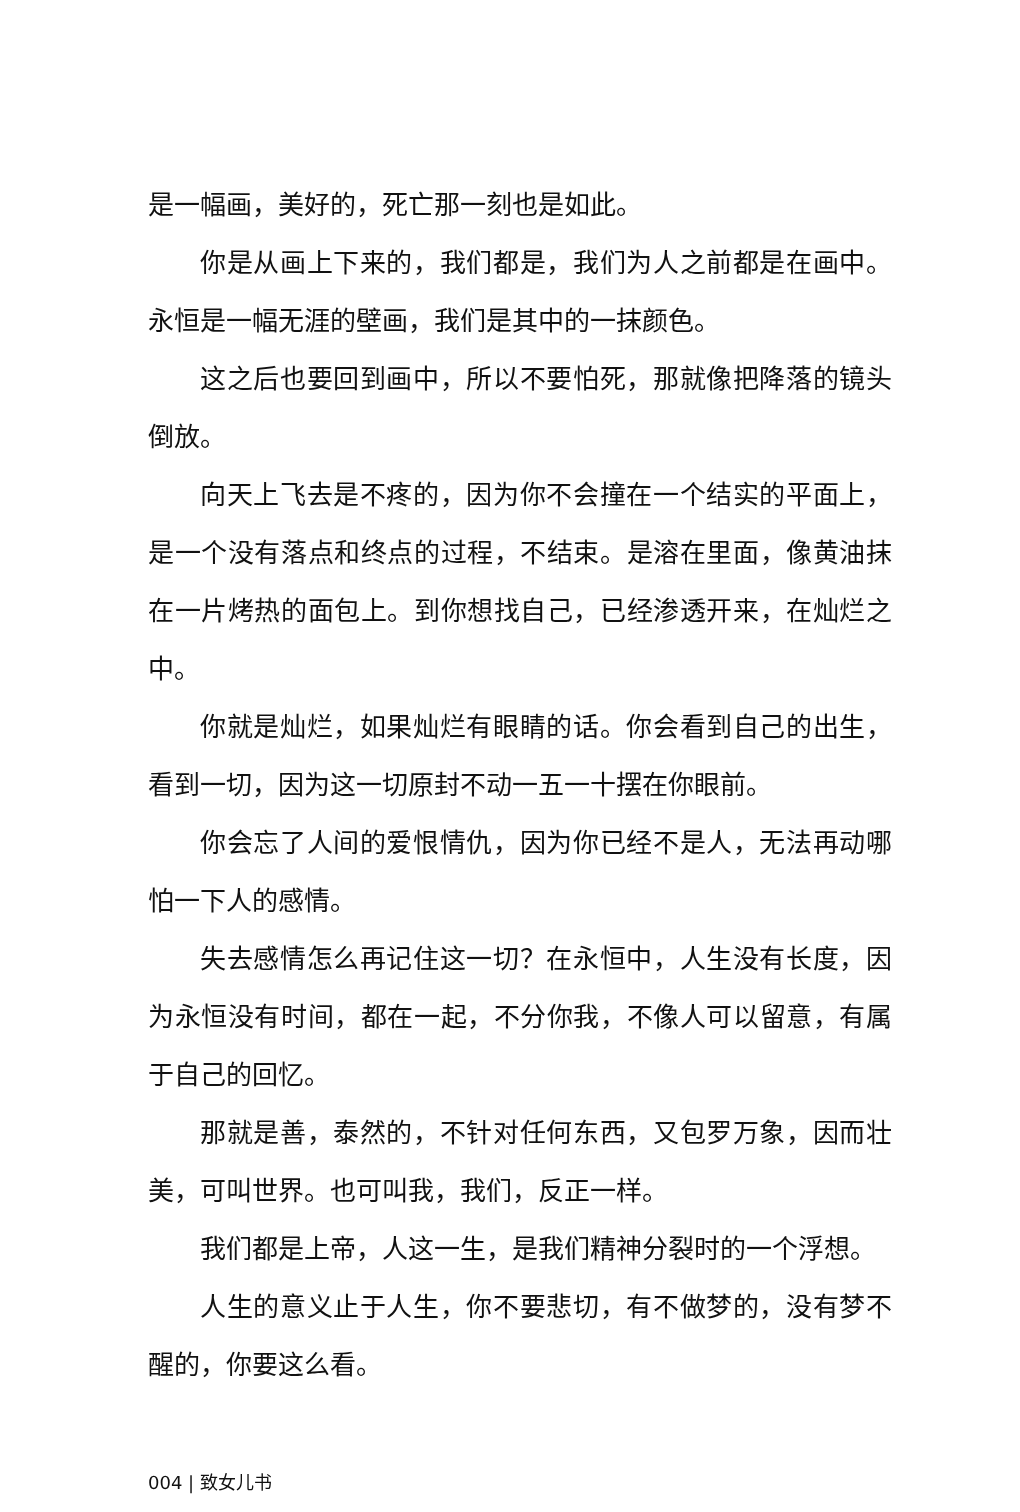是一幅画，美好的，死亡那一刻也是如此。
你是从画上下来的，我们都是，我们为人之前都是在画中。永恒是一幅无涯的壁画，我们是其中的一抹颜色。
这之后也要回到画中，所以不要怕死，那就像把降落的镜头倒放。
向天上飞去是不疼的，因为你不会撞在一个结实的平面上，是一个没有落点和终点的过程，不结束。是溶在里面，像黄油抹在一片烤热的面包上。到你想找自己，已经渗透开来，在灿烂之中。
你就是灿烂，如果灿烂有眼睛的话。你会看到自己的出生，看到一切，因为这一切原封不动一五一十摆在你眼前。
你会忘了人间的爱恨情仇，因为你已经不是人，无法再动哪怕一下人的感情。
失去感情怎么再记住这一切？在永恒中，人生没有长度，因为永恒没有时间，都在一起，不分你我，不像人可以留意，有属于自己的回忆。
那就是善，泰然的，不针对任何东西，又包罗万象，因而壮美，可叫世界。也可叫我，我们，反正一样。
我们都是上帝，人这一生，是我们精神分裂时的一个浮想。
人生的意义止于人生，你不要悲切，有不做梦的，没有梦不醒的，你要这么看。
004 | 致女儿书